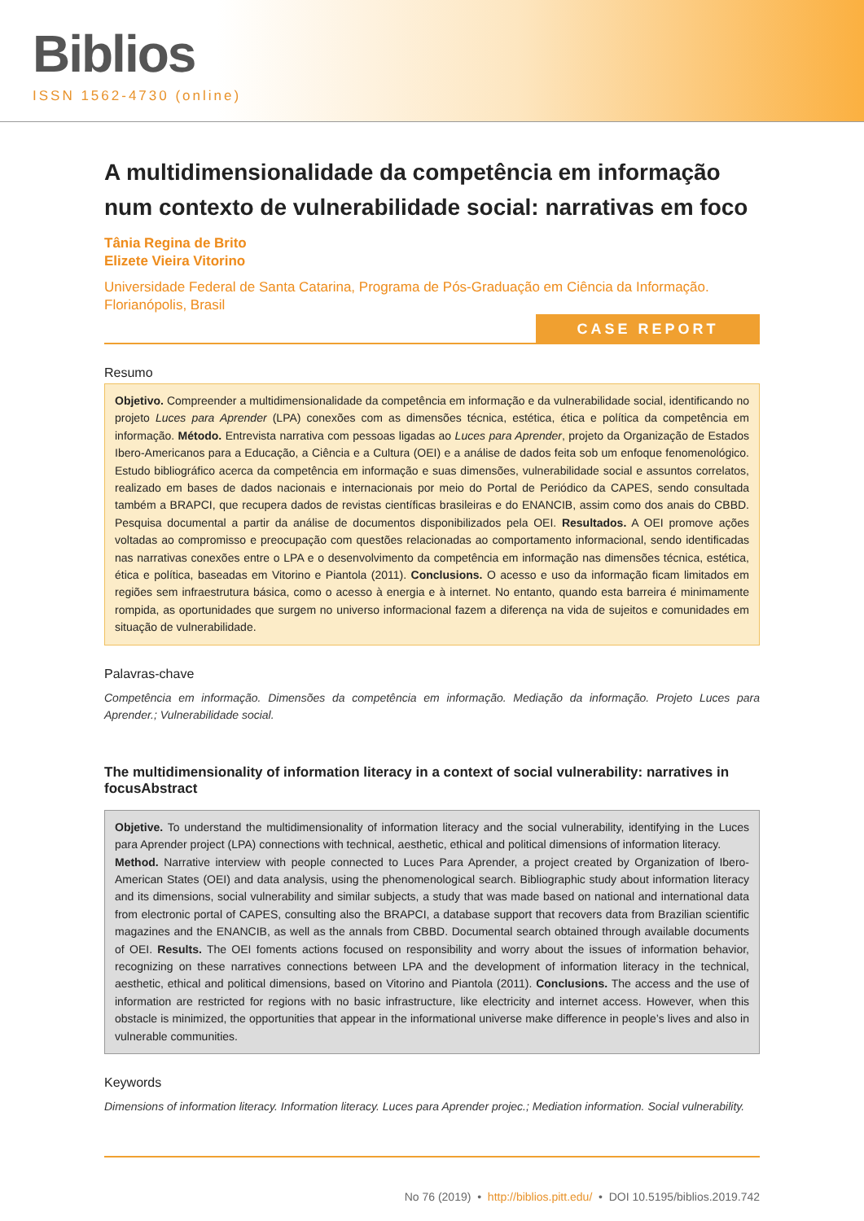Biblios
ISSN 1562-4730 (online)
A multidimensionalidade da competência em informação num contexto de vulnerabilidade social: narrativas em foco
Tânia Regina de Brito
Elizete Vieira Vitorino
Universidade Federal de Santa Catarina, Programa de Pós-Graduação em Ciência da Informação. Florianópolis, Brasil
CASE REPORT
Resumo
Objetivo. Compreender a multidimensionalidade da competência em informação e da vulnerabilidade social, identificando no projeto Luces para Aprender (LPA) conexões com as dimensões técnica, estética, ética e política da competência em informação. Método. Entrevista narrativa com pessoas ligadas ao Luces para Aprender, projeto da Organização de Estados Ibero-Americanos para a Educação, a Ciência e a Cultura (OEI) e a análise de dados feita sob um enfoque fenomenológico. Estudo bibliográfico acerca da competência em informação e suas dimensões, vulnerabilidade social e assuntos correlatos, realizado em bases de dados nacionais e internacionais por meio do Portal de Periódico da CAPES, sendo consultada também a BRAPCI, que recupera dados de revistas científicas brasileiras e do ENANCIB, assim como dos anais do CBBD. Pesquisa documental a partir da análise de documentos disponibilizados pela OEI. Resultados. A OEI promove ações voltadas ao compromisso e preocupação com questões relacionadas ao comportamento informacional, sendo identificadas nas narrativas conexões entre o LPA e o desenvolvimento da competência em informação nas dimensões técnica, estética, ética e política, baseadas em Vitorino e Piantola (2011). Conclusions. O acesso e uso da informação ficam limitados em regiões sem infraestrutura básica, como o acesso à energia e à internet. No entanto, quando esta barreira é minimamente rompida, as oportunidades que surgem no universo informacional fazem a diferença na vida de sujeitos e comunidades em situação de vulnerabilidade.
Palavras-chave
Competência em informação. Dimensões da competência em informação. Mediação da informação. Projeto Luces para Aprender.; Vulnerabilidade social.
The multidimensionality of information literacy in a context of social vulnerability: narratives in focusAbstract
Objetive. To understand the multidimensionality of information literacy and the social vulnerability, identifying in the Luces para Aprender project (LPA) connections with technical, aesthetic, ethical and political dimensions of information literacy.
Method. Narrative interview with people connected to Luces Para Aprender, a project created by Organization of Ibero-American States (OEI) and data analysis, using the phenomenological search. Bibliographic study about information literacy and its dimensions, social vulnerability and similar subjects, a study that was made based on national and international data from electronic portal of CAPES, consulting also the BRAPCI, a database support that recovers data from Brazilian scientific magazines and the ENANCIB, as well as the annals from CBBD. Documental search obtained through available documents of OEI. Results. The OEI foments actions focused on responsibility and worry about the issues of information behavior, recognizing on these narratives connections between LPA and the development of information literacy in the technical, aesthetic, ethical and political dimensions, based on Vitorino and Piantola (2011). Conclusions. The access and the use of information are restricted for regions with no basic infrastructure, like electricity and internet access. However, when this obstacle is minimized, the opportunities that appear in the informational universe make difference in people’s lives and also in vulnerable communities.
Keywords
Dimensions of information literacy. Information literacy. Luces para Aprender projec.; Mediation information. Social vulnerability.
No 76 (2019) • http://biblios.pitt.edu/ • DOI 10.5195/biblios.2019.742